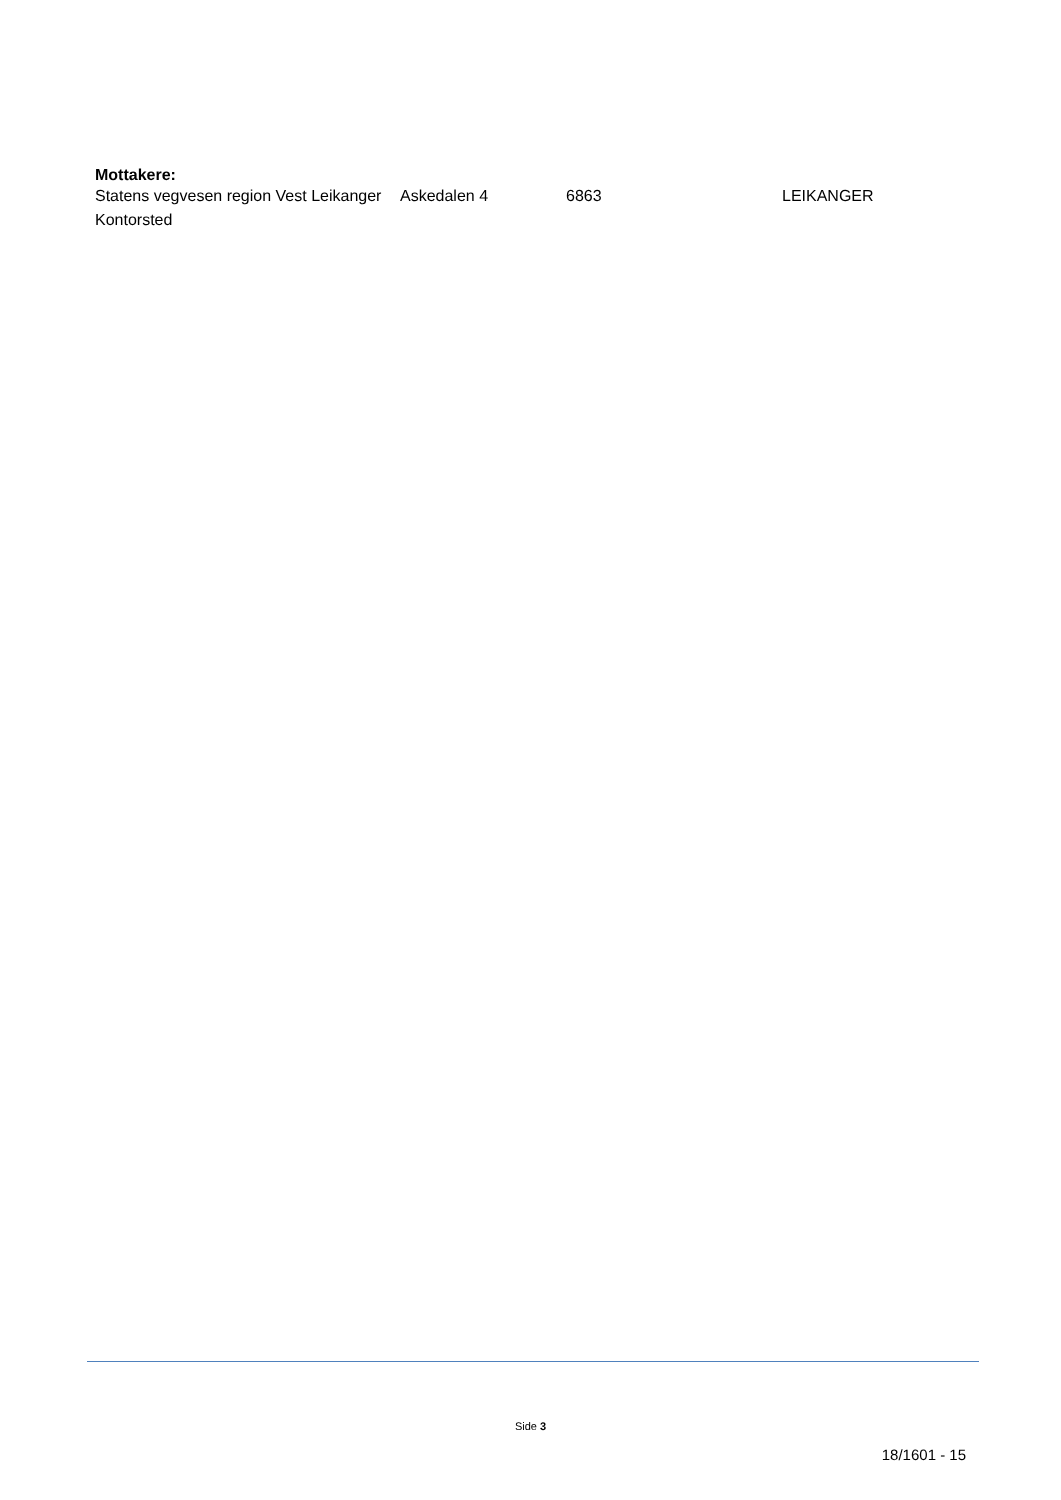Mottakere:
| Statens vegvesen region Vest Leikanger Kontorsted | Askedalen 4 | 6863 | LEIKANGER |
Side 3
18/1601 - 15